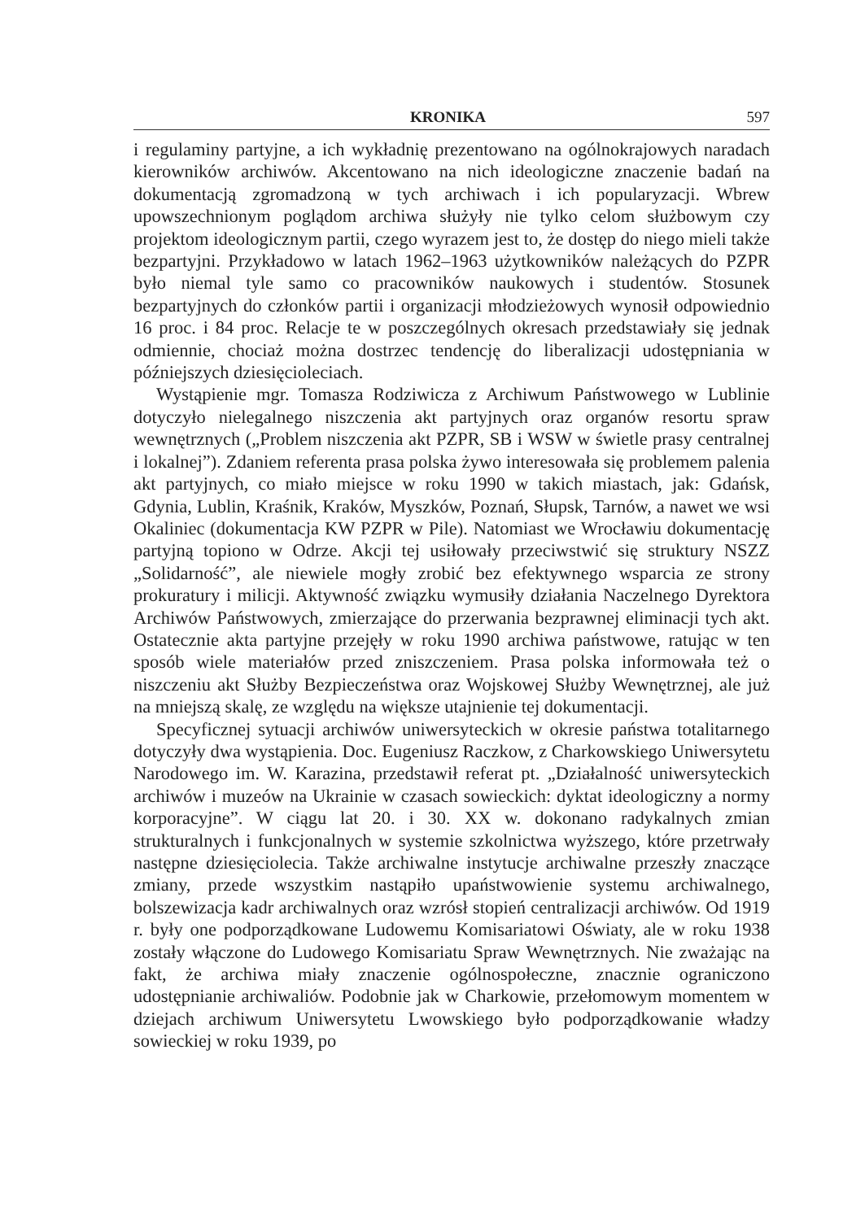KRONIKA 597
i regulaminy partyjne, a ich wykładnię prezentowano na ogólnokrajowych naradach kierowników archiwów. Akcentowano na nich ideologiczne znaczenie badań na dokumentacją zgromadzoną w tych archiwach i ich popularyzacji. Wbrew upowszechnionym poglądom archiwa służyły nie tylko celom służbowym czy projektom ideologicznym partii, czego wyrazem jest to, że dostęp do niego mieli także bezpartyjni. Przykładowo w latach 1962–1963 użytkowników należących do PZPR było niemal tyle samo co pracowników naukowych i studentów. Stosunek bezpartyjnych do członków partii i organizacji młodzieżowych wynosił odpowiednio 16 proc. i 84 proc. Relacje te w poszczególnych okresach przedstawiały się jednak odmiennie, chociaż można dostrzec tendencję do liberalizacji udostępniania w późniejszych dziesięcioleciach.
Wystąpienie mgr. Tomasza Rodziwicza z Archiwum Państwowego w Lublinie dotyczyło nielegalnego niszczenia akt partyjnych oraz organów resortu spraw wewnętrznych („Problem niszczenia akt PZPR, SB i WSW w świetle prasy centralnej i lokalnej”). Zdaniem referenta prasa polska żywo interesowała się problemem palenia akt partyjnych, co miało miejsce w roku 1990 w takich miastach, jak: Gdańsk, Gdynia, Lublin, Kraśnik, Kraków, Myszków, Poznań, Słupsk, Tarnów, a nawet we wsi Okaliniec (dokumentacja KW PZPR w Pile). Natomiast we Wrocławiu dokumentację partyjną topiono w Odrze. Akcji tej usiłowały przeciwstwić się struktury NSZZ „Solidarność”, ale niewiele mogły zrobić bez efektywnego wsparcia ze strony prokuratury i milicji. Aktywność związku wymusiły działania Naczelnego Dyrektora Archiwów Państwowych, zmierzające do przerwania bezprawnej eliminacji tych akt. Ostatecznie akta partyjne przejęły w roku 1990 archiwa państwowe, ratując w ten sposób wiele materiałów przed zniszczeniem. Prasa polska informowała też o niszczeniu akt Służby Bezpieczeństwa oraz Wojskowej Służby Wewnętrznej, ale już na mniejszą skalę, ze względu na większe utajnienie tej dokumentacji.
Specyficznej sytuacji archiwów uniwersyteckich w okresie państwa totalitarnego dotyczyły dwa wystąpienia. Doc. Eugeniusz Raczkow, z Charkowskiego Uniwersytetu Narodowego im. W. Karazina, przedstawił referat pt. „Działalność uniwersyteckich archiwów i muzeów na Ukrainie w czasach sowieckich: dyktat ideologiczny a normy korporacyjne”. W ciągu lat 20. i 30. XX w. dokonano radykalnych zmian strukturalnych i funkcjonalnych w systemie szkolnictwa wyższego, które przetrwały następne dziesięciolecia. Także archiwalne instytucje archiwalne przeszły znaczące zmiany, przede wszystkim nastąpiło upaństwowienie systemu archiwalnego, bolszewizacja kadr archiwalnych oraz wzrósł stopień centralizacji archiwów. Od 1919 r. były one podporządkowane Ludowemu Komisariatowi Oświaty, ale w roku 1938 zostały włączone do Ludowego Komisariatu Spraw Wewnętrznych. Nie zważając na fakt, że archiwa miały znaczenie ogólnospołeczne, znacznie ograniczono udostępnianie archiwaliów. Podobnie jak w Charkowie, przełomowym momentem w dziejach archiwum Uniwersytetu Lwowskiego było podporządkowanie władzy sowieckiej w roku 1939, po